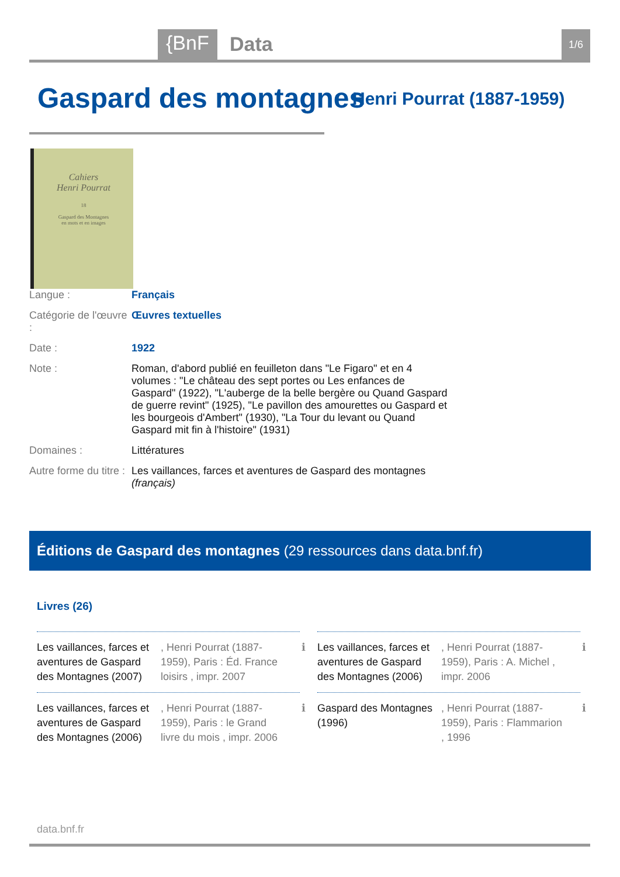{BnF Data 1/6
Gaspard des montagnes Henri Pourrat (1887-1959)
Cahiers
Henri Pourrat
18
Gaspard des Montagnes
en mots et en images
Langue : Français
Catégorie de l'œuvre :
Œuvres textuelles
Date : 1922
Note : Roman, d'abord publié en feuilleton dans "Le Figaro" et en 4 volumes : "Le château des sept portes ou Les enfances de Gaspard" (1922), "L'auberge de la belle bergère ou Quand Gaspard de guerre revint" (1925), "Le pavillon des amourettes ou Gaspard et les bourgeois d'Ambert" (1930), "La Tour du levant ou Quand Gaspard mit fin à l'histoire" (1931)
Domaines : Littératures
Autre forme du titre :
Les vaillances, farces et aventures de Gaspard des montagnes
(français)
Éditions de Gaspard des montagnes (29 ressources dans data.bnf.fr)
Livres (26)
Les vaillances, farces et aventures de Gaspard des Montagnes (2007)
, Henri Pourrat (1887-1959), Paris : Éd. France loisirs , impr. 2007
ℹ
Les vaillances, farces et aventures de Gaspard des Montagnes (2006)
, Henri Pourrat (1887-1959), Paris : A. Michel , impr. 2006
ℹ
Les vaillances, farces et aventures de Gaspard des Montagnes (2006)
, Henri Pourrat (1887-1959), Paris : le Grand livre du mois , impr. 2006
ℹ
Gaspard des Montagnes (1996)
, Henri Pourrat (1887-1959), Paris : Flammarion , 1996
ℹ
data.bnf.fr